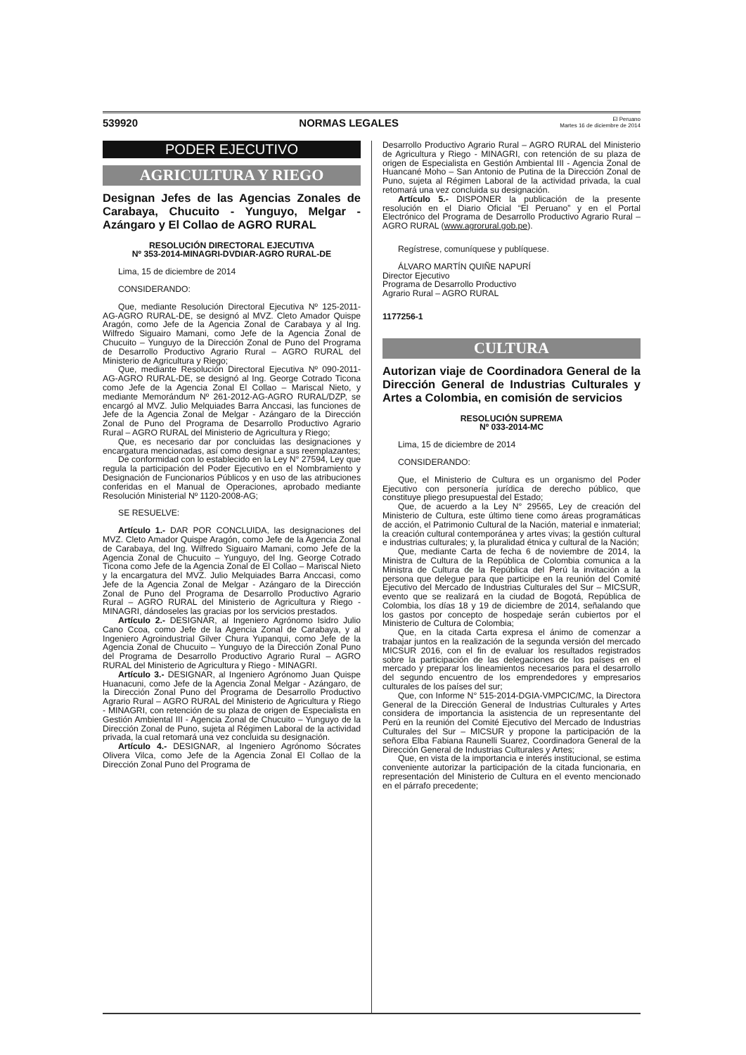539920 NORMAS LEGALES El Peruano
Martes 16 de diciembre de 2014
PODER EJECUTIVO
AGRICULTURA Y RIEGO
Designan Jefes de las Agencias Zonales de Carabaya, Chucuito - Yunguyo, Melgar - Azángaro y El Collao de AGRO RURAL
RESOLUCIÓN DIRECTORAL EJECUTIVA
Nº 353-2014-MINAGRI-DVDIAR-AGRO RURAL-DE
Lima, 15 de diciembre de 2014
CONSIDERANDO:
Que, mediante Resolución Directoral Ejecutiva Nº 125-2011-AG-AGRO RURAL-DE, se designó al MVZ. Cleto Amador Quispe Aragón, como Jefe de la Agencia Zonal de Carabaya y al Ing. Wilfredo Siguairo Mamani, como Jefe de la Agencia Zonal de Chucuito – Yunguyo de la Dirección Zonal de Puno del Programa de Desarrollo Productivo Agrario Rural – AGRO RURAL del Ministerio de Agricultura y Riego;
Que, mediante Resolución Directoral Ejecutiva Nº 090-2011-AG-AGRO RURAL-DE, se designó al Ing. George Cotrado Ticona como Jefe de la Agencia Zonal El Collao – Mariscal Nieto, y mediante Memorándum Nº 261-2012-AG-AGRO RURAL/DZP, se encargó al MVZ. Julio Melquiades Barra Anccasi, las funciones de Jefe de la Agencia Zonal de Melgar - Azángaro de la Dirección Zonal de Puno del Programa de Desarrollo Productivo Agrario Rural – AGRO RURAL del Ministerio de Agricultura y Riego;
Que, es necesario dar por concluidas las designaciones y encargatura mencionadas, así como designar a sus reemplazantes;
De conformidad con lo establecido en la Ley N° 27594, Ley que regula la participación del Poder Ejecutivo en el Nombramiento y Designación de Funcionarios Públicos y en uso de las atribuciones conferidas en el Manual de Operaciones, aprobado mediante Resolución Ministerial Nº 1120-2008-AG;
SE RESUELVE:
Artículo 1.- DAR POR CONCLUIDA, las designaciones del MVZ. Cleto Amador Quispe Aragón, como Jefe de la Agencia Zonal de Carabaya, del Ing. Wilfredo Siguairo Mamani, como Jefe de la Agencia Zonal de Chucuito – Yunguyo, del Ing. George Cotrado Ticona como Jefe de la Agencia Zonal de El Collao – Mariscal Nieto y la encargatura del MVZ. Julio Melquiades Barra Anccasi, como Jefe de la Agencia Zonal de Melgar - Azángaro de la Dirección Zonal de Puno del Programa de Desarrollo Productivo Agrario Rural – AGRO RURAL del Ministerio de Agricultura y Riego - MINAGRI, dándoseles las gracias por los servicios prestados.
Artículo 2.- DESIGNAR, al Ingeniero Agrónomo Isidro Julio Cano Ccoa, como Jefe de la Agencia Zonal de Carabaya, y al Ingeniero Agroindustrial Gilver Chura Yupanqui, como Jefe de la Agencia Zonal de Chucuito – Yunguyo de la Dirección Zonal Puno del Programa de Desarrollo Productivo Agrario Rural – AGRO RURAL del Ministerio de Agricultura y Riego - MINAGRI.
Artículo 3.- DESIGNAR, al Ingeniero Agrónomo Juan Quispe Huanacuni, como Jefe de la Agencia Zonal Melgar - Azángaro, de la Dirección Zonal Puno del Programa de Desarrollo Productivo Agrario Rural – AGRO RURAL del Ministerio de Agricultura y Riego - MINAGRI, con retención de su plaza de origen de Especialista en Gestión Ambiental III - Agencia Zonal de Chucuito – Yunguyo de la Dirección Zonal de Puno, sujeta al Régimen Laboral de la actividad privada, la cual retomará una vez concluida su designación.
Artículo 4.- DESIGNAR, al Ingeniero Agrónomo Sócrates Olivera Vilca, como Jefe de la Agencia Zonal El Collao de la Dirección Zonal Puno del Programa de
Desarrollo Productivo Agrario Rural – AGRO RURAL del Ministerio de Agricultura y Riego - MINAGRI, con retención de su plaza de origen de Especialista en Gestión Ambiental III - Agencia Zonal de Huancané Moho – San Antonio de Putina de la Dirección Zonal de Puno, sujeta al Régimen Laboral de la actividad privada, la cual retomará una vez concluida su designación.
Artículo 5.- DISPONER la publicación de la presente resolución en el Diario Oficial “El Peruano” y en el Portal Electrónico del Programa de Desarrollo Productivo Agrario Rural – AGRO RURAL (www.agrorural.gob.pe).
Regístrese, comuníquese y publíquese.
ÁLVARO MARTÍN QUIÑE NAPURÍ
Director Ejecutivo
Programa de Desarrollo Productivo
Agrario Rural – AGRO RURAL
1177256-1
CULTURA
Autorizan viaje de Coordinadora General de la Dirección General de Industrias Culturales y Artes a Colombia, en comisión de servicios
RESOLUCIÓN SUPREMA
Nº 033-2014-MC
Lima, 15 de diciembre de 2014
CONSIDERANDO:
Que, el Ministerio de Cultura es un organismo del Poder Ejecutivo con personería jurídica de derecho público, que constituye pliego presupuestal del Estado;
Que, de acuerdo a la Ley N° 29565, Ley de creación del Ministerio de Cultura, este último tiene como áreas programáticas de acción, el Patrimonio Cultural de la Nación, material e inmaterial; la creación cultural contemporánea y artes vivas; la gestión cultural e industrias culturales; y, la pluralidad étnica y cultural de la Nación;
Que, mediante Carta de fecha 6 de noviembre de 2014, la Ministra de Cultura de la República de Colombia comunica a la Ministra de Cultura de la República del Perú la invitación a la persona que delegue para que participe en la reunión del Comité Ejecutivo del Mercado de Industrias Culturales del Sur – MICSUR, evento que se realizará en la ciudad de Bogotá, República de Colombia, los días 18 y 19 de diciembre de 2014, señalando que los gastos por concepto de hospedaje serán cubiertos por el Ministerio de Cultura de Colombia;
Que, en la citada Carta expresa el ánimo de comenzar a trabajar juntos en la realización de la segunda versión del mercado MICSUR 2016, con el fin de evaluar los resultados registrados sobre la participación de las delegaciones de los países en el mercado y preparar los lineamientos necesarios para el desarrollo del segundo encuentro de los emprendedores y empresarios culturales de los países del sur;
Que, con Informe N° 515-2014-DGIA-VMPCIC/MC, la Directora General de la Dirección General de Industrias Culturales y Artes considera de importancia la asistencia de un representante del Perú en la reunión del Comité Ejecutivo del Mercado de Industrias Culturales del Sur – MICSUR y propone la participación de la señora Elba Fabiana Raunelli Suarez, Coordinadora General de la Dirección General de Industrias Culturales y Artes;
Que, en vista de la importancia e interés institucional, se estima conveniente autorizar la participación de la citada funcionaria, en representación del Ministerio de Cultura en el evento mencionado en el párrafo precedente;